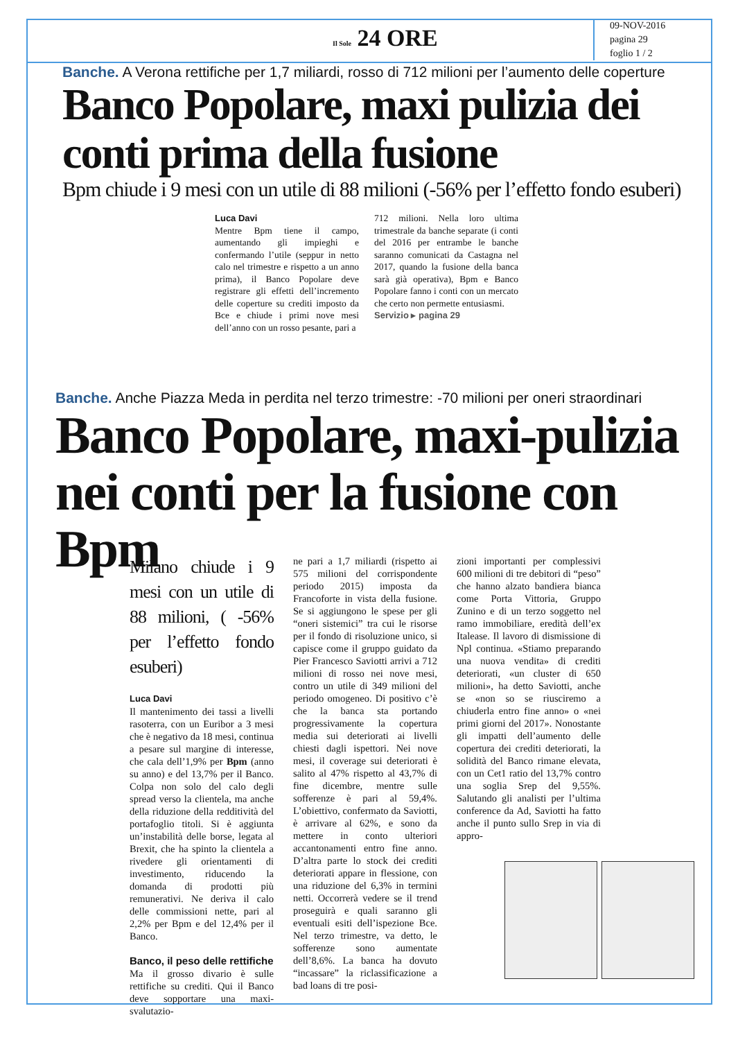Il Sole 24 ORE
09-NOV-2016
pagina 29
foglio 1 / 2
Banche. A Verona rettifiche per 1,7 miliardi, rosso di 712 milioni per l’aumento delle coperture
Banco Popolare, maxi pulizia dei conti prima della fusione
Bpm chiude i 9 mesi con un utile di 88 milioni (-56% per l’effetto fondo esuberi)
Luca Davi
Mentre Bpm tiene il campo, aumentando gli impieghi e confermando l’utile (seppur in netto calo nel trimestre e rispetto a un anno prima), il Banco Popolare deve registrare gli effetti dell’incremento delle coperture su crediti imposto da Bce e chiude i primi nove mesi dell’anno con un rosso pesante, pari a
712 milioni. Nella loro ultima trimestrale da banche separate (i conti del 2016 per entrambe le banche saranno comunicati da Castagna nel 2017, quando la fusione della banca sarà già operativa), Bpm e Banco Popolare fanno i conti con un mercato che certo non permette entusiasmi.
Servizio ▸ pagina 29
Banche. Anche Piazza Meda in perdita nel terzo trimestre: -70 milioni per oneri straordinari
Banco Popolare, maxi-pulizia nei conti per la fusione con Bpm
Milano chiude i 9 mesi con un utile di 88 milioni, ( -56% per l’effetto fondo esuberi)
Luca Davi
Il mantenimento dei tassi a livelli rasoterra, con un Euribor a 3 mesi che è negativo da 18 mesi, continua a pesare sul margine di interesse, che cala dell’1,9% per Bpm (anno su anno) e del 13,7% per il Banco. Colpa non solo del calo degli spread verso la clientela, ma anche della riduzione della redditività del portafoglio titoli. Si è aggiunta un’instabilità delle borse, legata al Brexit, che ha spinto la clientela a rivedere gli orientamenti di investimento, riducendo la domanda di prodotti più remunerativi. Ne deriva il calo delle commissioni nette, pari al 2,2% per Bpm e del 12,4% per il Banco.
Banco, il peso delle rettifiche
Ma il grosso divario è sulle rettifiche su crediti. Qui il Banco deve sopportare una maxi-svalutazio-
ne pari a 1,7 miliardi (rispetto ai 575 milioni del corrispondente periodo 2015) imposta da Francoforte in vista della fusione. Se si aggiungono le spese per gli “oneri sistemici” tra cui le risorse per il fondo di risoluzione unico, si capisce come il gruppo guidato da Pier Francesco Saviotti arrivi a 712 milioni di rosso nei nove mesi, contro un utile di 349 milioni del periodo omogeneo. Di positivo c’è che la banca sta portando progressivamente la copertura media sui deteriorati ai livelli chiesti dagli ispettori. Nei nove mesi, il coverage sui deteriorati è salito al 47% rispetto al 43,7% di fine dicembre, mentre sulle sofferenze è pari al 59,4%. L’obiettivo, confermato da Saviotti, è arrivare al 62%, e sono da mettere in conto ulteriori accantonamenti entro fine anno. D’altra parte lo stock dei crediti deteriorati appare in flessione, con una riduzione del 6,3% in termini netti. Occorrerà vedere se il trend proseguirà e quali saranno gli eventuali esiti dell’ispezione Bce. Nel terzo trimestre, va detto, le sofferenze sono aumentate dell’8,6%. La banca ha dovuto “incassare” la riclassificazione a bad loans di tre posi-
zioni importanti per complessivi 600 milioni di tre debitori di “peso” che hanno alzato bandiera bianca come Porta Vittoria, Gruppo Zunino e di un terzo soggetto nel ramo immobiliare, eredità dell’ex Italease. Il lavoro di dismissione di Npl continua. «Stiamo preparando una nuova vendita» di crediti deteriorati, «un cluster di 650 milioni», ha detto Saviotti, anche se «non so se riusciremo a chiuderla entro fine anno» o «nei primi giorni del 2017». Nonostante gli impatti dell’aumento delle copertura dei crediti deteriorati, la solidità del Banco rimane elevata, con un Cet1 ratio del 13,7% contro una soglia Srep del 9,55%. Salutando gli analisti per l’ultima conference da Ad, Saviotti ha fatto anche il punto sullo Srep in via di appro-